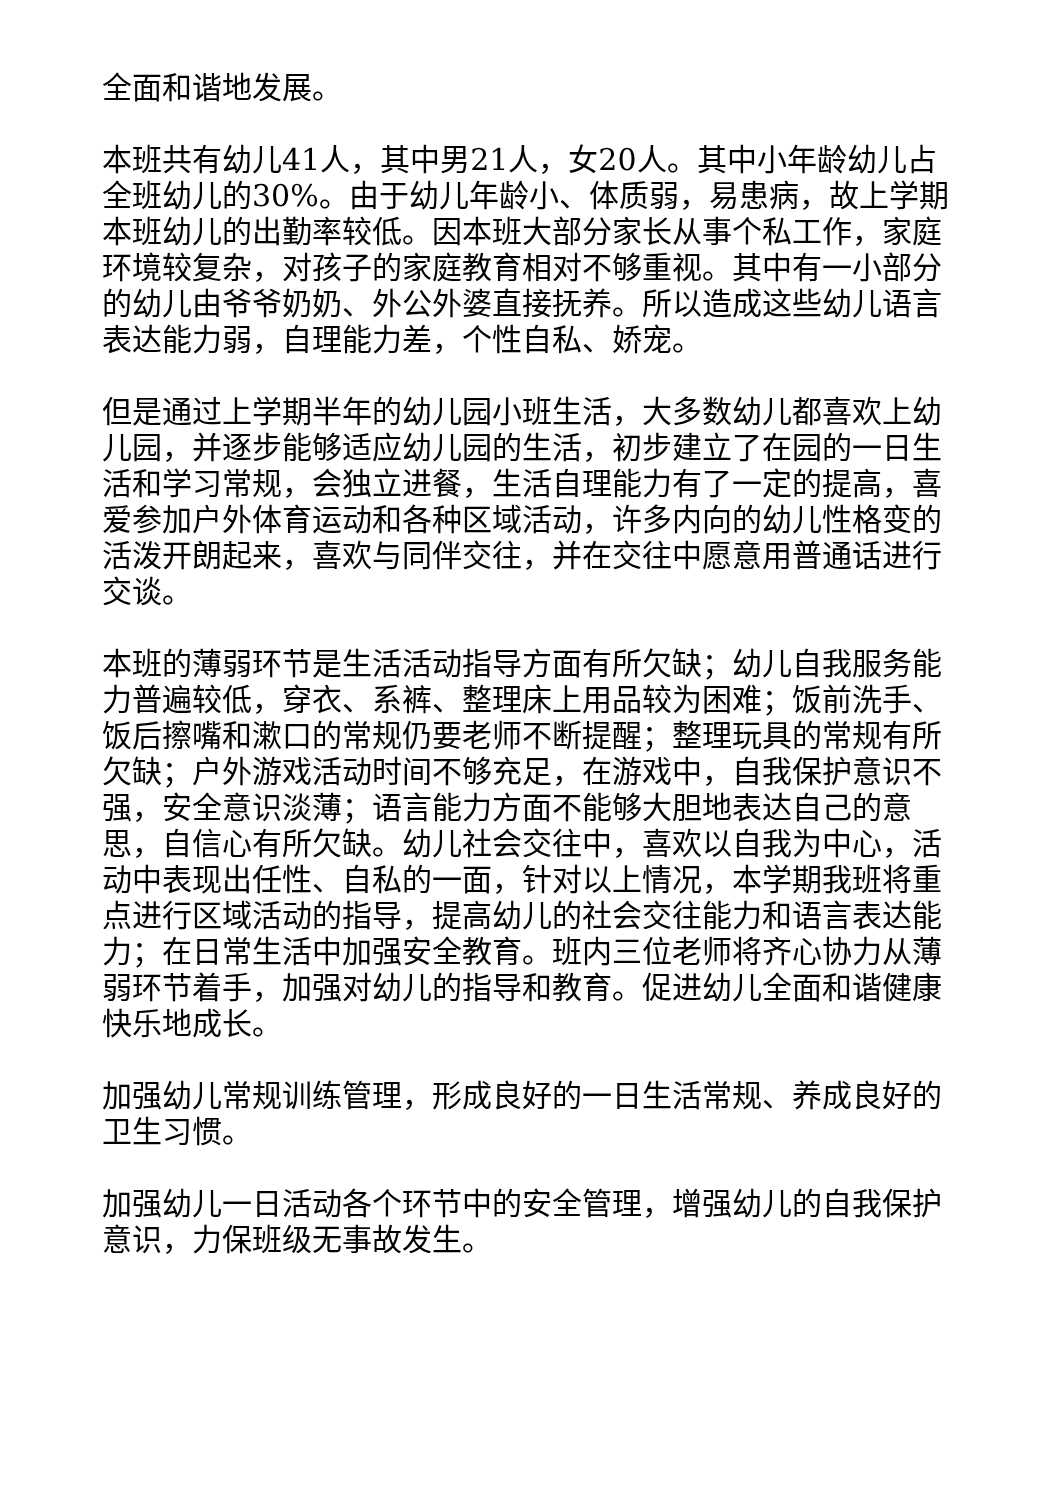全面和谐地发展。
本班共有幼儿41人，其中男21人，女20人。其中小年龄幼儿占全班幼儿的30%。由于幼儿年龄小、体质弱，易患病，故上学期本班幼儿的出勤率较低。因本班大部分家长从事个私工作，家庭环境较复杂，对孩子的家庭教育相对不够重视。其中有一小部分的幼儿由爷爷奶奶、外公外婆直接抚养。所以造成这些幼儿语言表达能力弱，自理能力差，个性自私、娇宠。
但是通过上学期半年的幼儿园小班生活，大多数幼儿都喜欢上幼儿园，并逐步能够适应幼儿园的生活，初步建立了在园的一日生活和学习常规，会独立进餐，生活自理能力有了一定的提高，喜爱参加户外体育运动和各种区域活动，许多内向的幼儿性格变的活泼开朗起来，喜欢与同伴交往，并在交往中愿意用普通话进行交谈。
本班的薄弱环节是生活活动指导方面有所欠缺；幼儿自我服务能力普遍较低，穿衣、系裤、整理床上用品较为困难；饭前洗手、饭后擦嘴和漱口的常规仍要老师不断提醒；整理玩具的常规有所欠缺；户外游戏活动时间不够充足，在游戏中，自我保护意识不强，安全意识淡薄；语言能力方面不能够大胆地表达自己的意思，自信心有所欠缺。幼儿社会交往中，喜欢以自我为中心，活动中表现出任性、自私的一面，针对以上情况，本学期我班将重点进行区域活动的指导，提高幼儿的社会交往能力和语言表达能力；在日常生活中加强安全教育。班内三位老师将齐心协力从薄弱环节着手，加强对幼儿的指导和教育。促进幼儿全面和谐健康快乐地成长。
加强幼儿常规训练管理，形成良好的一日生活常规、养成良好的卫生习惯。
加强幼儿一日活动各个环节中的安全管理，增强幼儿的自我保护意识，力保班级无事故发生。